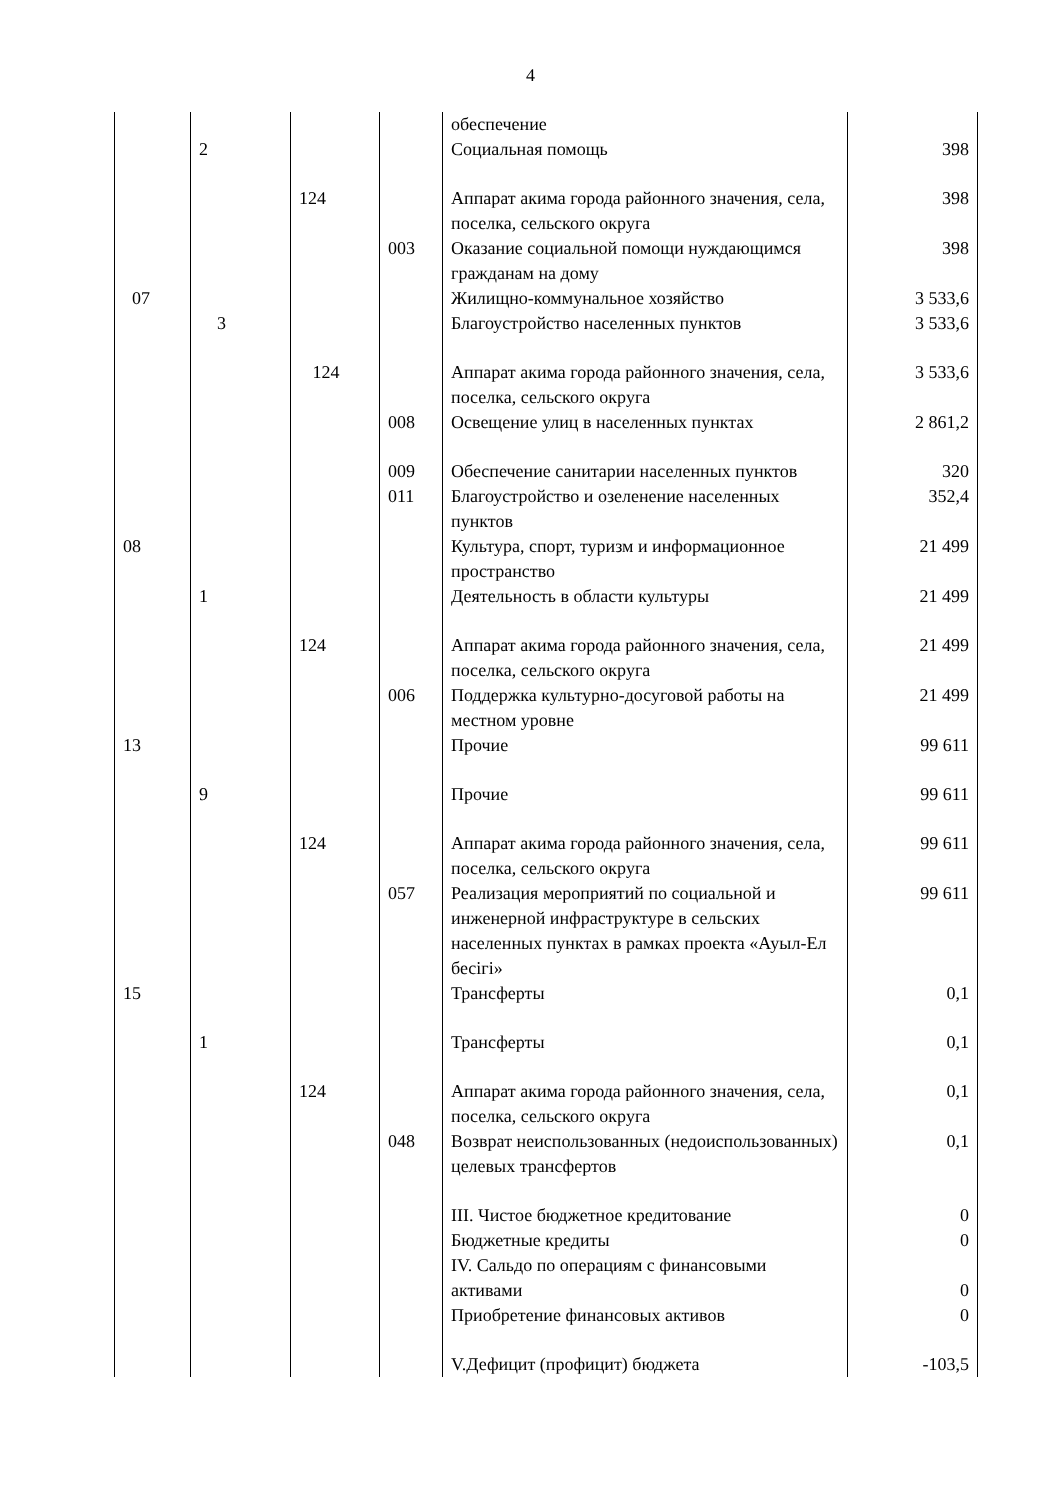4
| | | | | обеспечение | |
| | 2 | | | Социальная помощь | 398 |
| | | 124 | | Аппарат акима города районного значения, села, поселка, сельского округа | 398 |
| | | | 003 | Оказание социальной помощи нуждающимся гражданам на дому | 398 |
| 07 | | | | Жилищно-коммунальное хозяйство | 3 533,6 |
| | 3 | | | Благоустройство населенных пунктов | 3 533,6 |
| | | 124 | | Аппарат акима города районного значения, села, поселка, сельского округа | 3 533,6 |
| | | | 008 | Освещение улиц в населенных пунктах | 2 861,2 |
| | | | 009 | Обеспечение санитарии населенных пунктов | 320 |
| | | | 011 | Благоустройство и озеленение населенных пунктов | 352,4 |
| 08 | | | | Культура, спорт, туризм и информационное пространство | 21 499 |
| | 1 | | | Деятельность в области культуры | 21 499 |
| | | 124 | | Аппарат акима города районного значения, села, поселка, сельского округа | 21 499 |
| | | | 006 | Поддержка культурно-досуговой работы на местном уровне | 21 499 |
| 13 | | | | Прочие | 99 611 |
| | 9 | | | Прочие | 99 611 |
| | | 124 | | Аппарат акима города районного значения, села, поселка, сельского округа | 99 611 |
| | | | 057 | Реализация мероприятий по социальной и инженерной инфраструктуре в сельских населенных пунктах в рамках проекта «Ауыл-Ел бесігі» | 99 611 |
| 15 | | | | Трансферты | 0,1 |
| | 1 | | | Трансферты | 0,1 |
| | | 124 | | Аппарат акима города районного значения, села, поселка, сельского округа | 0,1 |
| | | | 048 | Возврат неиспользованных (недоиспользованных) целевых трансфертов | 0,1 |
| | | | | III. Чистое бюджетное кредитование | 0 |
| | | | | Бюджетные кредиты | 0 |
| | | | | IV. Сальдо по операциям с финансовыми активами | 0 |
| | | | | Приобретение финансовых активов | 0 |
| | | | | V.Дефицит (профицит) бюджета | -103,5 |